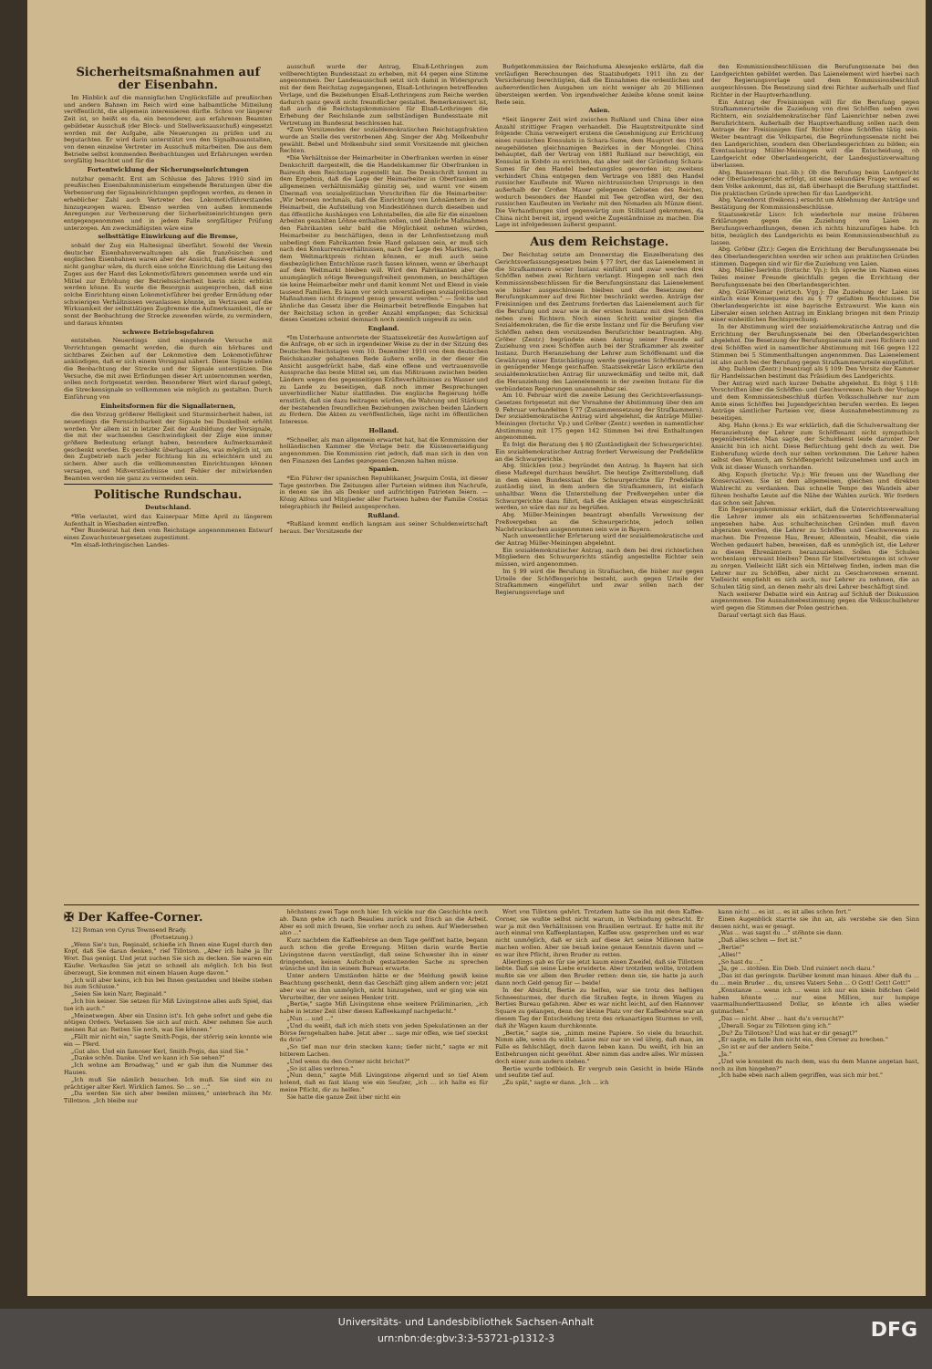Sicherheitsmaßnahmen auf der Eisenbahn.
Im Hinblick auf die mannigfachen Unglücksfälle auf preußischen und andern Bahnen im Reich wird eine halbamtliche Mitteilung veröffentlicht, die allgemein interessieren dürfte. Schon vor längerer Zeit ist, so heißt es da, ein besonderer, aus erfahrenen Beamten gebildeter Ausschuß (der Block- und Stellwerksausschuß) eingesetzt worden mit der Aufgabe, alle Neuerungen zu prüfen und zu begutachten. Er wird darin unterstützt von den Signalbauanstalten, von denen einzelne Vertreter im Ausschuß mitarbeiten. Die aus dem Betriebe selbst kommenden Beobachtungen und Erfahrungen werden sorgfältig beachtet und für die
Fortentwicklung der Sicherungseinrichtungen
nutzbar gemacht. Erst am Schlusse des Jahres 1910 sind im preußischen Eisenbahnministerium eingehende Beratungen über die Verbesserung der Signaleinrichtungen gepflogen worden, zu denen in erheblicher Zahl auch Vertreter des Lokomotivführerstandes hinzugezogen waren. Ebenso werden von außen kommende Anregungen zur Verbesserung der Sicherheitseinrichtungen gern entgegengenommen und in jedem Falle sorgfältiger Prüfung unterzogen. Am zweckmäßigsten wäre eine
selbsttätige Einwirkung auf die Bremse,
sobald der Zug ein Haltesignal überfährt. Sowohl der Verein deutscher Eisenbahnverwaltungen als die französischen und englischen Eisenbahnen waren aber der Ansicht, daß dieser Ausweg nicht gangbar wäre, da durch eine solche Einrichtung die Leitung des Zuges aus der Hand des Lokomotivführers genommen werde und ein Mittel zur Erhöhung der Betriebssicherheit hierin nicht erblickt werden könne. Es wurde die Besorgnis ausgesprochen, daß eine solche Einrichtung einen Lokomotivführer bei großer Ermüdung oder schwierigen Verhältnissen veranlassen könnte, im Vertrauen auf die Wirksamkeit der selbsttätigen Zugbremse die Aufmerksamkeit, die er sonst der Beobachtung der Strecke zuwenden würde, zu vermindern, und daraus könnten
schwere Betriebsgefahren
entstehen. Neuerdings sind eingehende Versuche mit Vorrichtungen gemacht worden, die durch ein hörbares und sichtbares Zeichen auf der Lokomotive dem Lokomotivführer ankündigen, daß er sich einem Vorsignal nähert. Diese Signale sollen die Beobachtung der Strecke und der Signale unterstützen. Die Versuche, die mit zwei Erfindungen dieser Art unternommen werden, sollen noch fortgesetzt werden. Besonderer Wert wird darauf gelegt, die Streckensignale so vollkommen wie möglich zu gestalten. Durch Einführung von
Einheitsformen für die Signallaternen,
die den Vorzug größerer Helligkeit und Sturmsicherheit haben, ist neuerdings die Fernsichtbarkeit der Signale bei Dunkelheit erhöht worden. Vor allem ist in letzter Zeit der Ausbildung der Vorsignale, die mit der wachsenden Geschwindigkeit der Züge eine immer größere Bedeutung erlangt haben, besondere Aufmerksamkeit geschenkt worden. Es geschieht überhaupt alles, was möglich ist, um den Zugbetrieb nach jeder Richtung hin zu erleichtern und zu sichern. Aber auch die vollkommensten Einrichtungen können versagen, und Mißverständnisse und Fehler der mitwirkenden Beamten werden nie ganz zu vermeiden sein.
Politische Rundschau.
Deutschland.
*Wie verlautet, wird das Kaiserpaar Mitte April zu längerem Aufenthalt in Wiesbaden eintreffen.
*Der Bundesrat hat dem vom Reichstage angenommenen Entwurf eines Zuwachssteuergesetzes zugestimmt.
*Im elsaß-lothringischen Landes-
ausschuß wurde der Antrag, Elsaß-Lothringen zum vollberechtigten Bundesstaat zu erheben, mit 44 gegen eine Stimme angenommen. Der Landesausschuß setzt sich damit in Widerspruch mit der dem Reichstag zugegangenen, Elsaß-Lothringen betreffenden Vorlage, und die Beziehungen Elsaß-Lothringens zum Reiche werden dadurch ganz gewiß nicht freundlicher gestaltet. Bemerkenswert ist, daß auch die Reichstagskommission für Elsaß-Lothringen die Erhebung der Reichslande zum selbständigen Bundesstaate mit Vertretung im Bundesrat beschlossen hat.
*Zum Vorsitzenden der sozialdemokratischen Reichstagsfraktion wurde an Stelle des verstorbenen Abg. Singer der Abg. Molkenbuhr gewählt. Bebel und Molkenbuhr sind somit Vorsitzende mit gleichen Rechten.
*Die Verhältnisse der Heimarbeiter in Oberfranken werden in einer Denkschrift dargestellt, die die Handelskammer für Oberfranken in Baireuth dem Reichstage zugestellt hat. Die Denkschrift kommt zu dem Ergebnis, daß die Lage der Heimarbeiter in Oberfranken im allgemeinen verhältnismäßig günstig sei, und warnt vor einem Übermaß von sozialpolitischen Vorschriften für die Heimarbeiter: „Wir betonen nochmals, daß die Einrichtung von Lohnämtern in der Heimarbeit, die Aufstellung von Mindestlöhnen durch dieselben und das öffentliche Aushängen von Lohntabellen, die alle für die einzelnen Arbeiten gezahlten Löhne enthalten sollen, und ähnliche Maßnahmen den Fabrikanten sehr bald die Möglichkeit nehmen würden, Heimarbeiter zu beschäftigen, denn in der Lohnfestsetzung muß unbedingt dem Fabrikanten freie Hand gelassen sein, er muß sich nach den Konkurrenzverhältnissen, nach der Lage des Marktes, nach dem Weltmarktpreis richten können, er muß auch seine diesbezüglichen Entschlüsse rasch fassen können, wenn er überhaupt auf dem Weltmarkt bleiben will. Wird den Fabrikanten aber die unumgänglich nötige Bewegungsfreiheit genommen, so beschäftigen sie keine Heimarbeiter mehr und damit kommt Not und Elend in viele tausend Familien. Es kann vor solch unverständigen sozialpolitischen Maßnahmen nicht dringend genug gewarnt werden." — Solche und ähnliche das Gesetz über die Heimarbeit betreffende Eingaben hat der Reichstag schon in großer Anzahl empfangen; das Schicksal dieses Gesetzes scheint demnach noch ziemlich ungewiß zu sein.
England.
*Im Unterhause antwortete der Staatssekretär des Auswärtigen auf die Anfrage, ob er sich in irgendeiner Weise zu der in der Sitzung des Deutschen Reichstages vom 10. Dezember 1910 von dem deutschen Reichskanzler gehaltenen Rede äußern wolle, in der dieser die Ansicht ausgedrückt habe, daß eine offene und vertrauensvolle Aussprache das beste Mittel sei, um das Mißtrauen zwischen beiden Ländern wegen des gegenseitigen Kräfteverhältnisses zu Wasser und zu Lande zu beseitigen, daß noch immer Besprechungen unverbindlicher Natur stattfinden. Die englische Regierung hoffe ernstlich, daß sie dazu beitragen würden, die Wahrung und Stärkung der bestehenden freundlichen Beziehungen zwischen beiden Ländern zu fördern. Die Akten zu veröffentlichen, läge nicht im öffentlichen Interesse.
Holland.
*Schneller, als man allgemein erwartet hat, hat die Kommission der holländischen Kammer die Vorlage betr. die Küstenverteidigung angenommen. Die Kommission riet jedoch, daß man sich in den von den Finanzen des Landes gezogenen Grenzen halten müsse.
Spanien.
*Ein Führer der spanischen Republikaner, Joaquim Costa, ist dieser Tage gestorben. Die Zeitungen aller Parteien widmen ihm Nachrufe, in denen sie ihn als Denker und aufrichtigen Patrioten feiern. — König Alfons und Mitglieder aller Parteien haben der Familie Costas telegraphisch ihr Beileid ausgesprochen.
Rußland.
*Rußland kommt endlich langsam aus seiner Schuldenwirtschaft heraus. Der Vorsitzende der
Budgetkommission der Reichsduma Alexejenko erklärte, daß die vorläufigen Berechnungen des Staatsbudgets 1911 ihn zu der Versicherung berechtigten, daß die Einnahmen die ordentlichen und außerordentlichen Ausgaben um nicht weniger als 20 Millionen übersteigen werden. Von irgendwelcher Anleihe könne somit keine Rede sein.
Asien.
*Seit längerer Zeit wird zwischen Rußland und China über eine Anzahl strittiger Fragen verhandelt. Die Hauptstreitpunkte sind folgende: China verweigert erstens die Genehmigung zur Errichtung eines russischen Konsulats in Schara-Sume, dem Hauptort des 1905 neugebildeten gleichnamigen Bezirkes in der Mongolei. China behauptet, daß der Vertrag von 1881 Rußland nur berechtigt, ein Konsulat in Kobdo zu errichten, das aber seit der Gründung Schara-Sumes für den Handel bedeutungslos geworden ist; zweitens verhindert China entgegen dem Vertrage von 1881 den Handel russischer Kaufleute mit Waren nichtrussischen Ursprungs in den außerhalb der Großen Mauer gelegenen Gebieten des Reiches, wodurch besonders der Handel mit Tee getroffen wird, der den russischen Kaufleuten im Verkehr mit den Nomaden als Münze dient. Die Verhandlungen sind gegenwärtig zum Stillstand gekommen, da China nicht bereit ist, irgend welche Zugeständnisse zu machen. Die Lage ist infolgedessen äußerst gespannt.
Aus dem Reichstage.
Der Reichstag setzte am Donnerstag die Einzelberatung des Gerichtsverfassungsgesetzes beim § 77 fort, der das Laienelement in die Strafkammern erster Instanz einführt und zwar werden drei Schöffen neben zwei Richtern verlangt. Hingegen soll nach den Kommissionsbeschlüssen für die Berufungsinstanz das Laienelement wie bisher ausgeschlossen bleiben und die Besetzung der Berufungskammer auf drei Richter beschränkt werden. Anträge der Freisinnigen und des Zentrums forderten das Laienelement auch für die Berufung und zwar wie in der ersten Instanz mit drei Schöffen neben zwei Richtern. Noch einen Schritt weiter gingen die Sozialdemokraten, die für die erste Instanz und für die Berufung vier Schöffen neben dem vorsitzenden Berufsrichter beantragten. Abg. Gröber (Zentr.) begründete einen Antrag seiner Freunde auf Zuziehung von zwei Schöffen auch bei der Strafkammer als zweiter Instanz. Durch Heranziehung der Lehrer zum Schöffenamt und die Gewährung einer Entschädigung werde geeignetes Schöffenmaterial in genügender Menge geschaffen. Staatssekretär Lisco erklärte den sozialdemokratischen Antrag für unzweckmäßig und teilte mit, daß die Heranziehung des Laienelements in der zweiten Instanz für die verbündeten Regierungen unannehmbar sei.
Am 10. Februar wird die zweite Lesung des Gerichtsverfassungs-Gesetzes fortgesetzt mit der Vornahme der Abstimmung über den am 9. Februar verhandelten § 77 (Zusammensetzung der Strafkammern). Der sozialdemokratische Antrag wird abgelehnt, die Anträge Müller-Meiningen (fortschr. Vp.) und Gröber (Zentr.) werden in namentlicher Abstimmung mit 175 gegen 142 Stimmen bei drei Enthaltungen angenommen.
Es folgt die Beratung des § 80 (Zuständigkeit der Schwurgerichte). Ein sozialdemokratischer Antrag fordert Verweisung der Preßdelikte an die Schwurgerichte.
Abg. Stücklen (soz.) begründet den Antrag. In Bayern hat sich diese Maßregel durchaus bewährt. Die heutige Zwitterstellung, daß in dem einen Bundesstaat die Schwurgerichte für Preßdelikte zuständig sind, in dem andern die Strafkammern, ist einfach unhaltbar. Wenn die Unterstellung der Preßvergehen unter die Schwurgerichte dazu führt, daß die Anklagen etwas eingeschränkt werden, so wäre das nur zu begrüßen.
Abg. Müller-Meiningen beantragt ebenfalls Verweisung der Preßvergehen an die Schwurgerichte, jedoch sollen Nachdrucksachen ausgenommen sein wie in Bayern.
Nach unwesentlicher Erörterung wird der sozialdemokratische und der Antrag Müller-Meiningen abgelehnt.
Ein sozialdemokratischer Antrag, nach dem bei drei richterlichen Mitgliedern des Schwurgerichts ständig angestellte Richter sein müssen, wird angenommen.
Im § 99 wird die Berufung in Strafsachen, die bisher nur gegen Urteile der Schöffengerichte besteht, auch gegen Urteile der Strafkammern eingeführt und zwar sollen nach der Regierungsvorlage und
den Kommissionsbeschlüssen die Berufungssenate bei den Landgerichten gebildet werden. Das Laienelement wird hierbei nach der Regierungsvorlage und dem Kommissionsbeschluß ausgeschlossen. Die Besetzung sind drei Richter außerhalb und fünf Richter in der Hauptverhandlung.
Ein Antrag der Freisinnigen will für die Berufung gegen Strafkammerurteile die Zuziehung von drei Schöffen neben zwei Richtern, ein sozialdemokratischer fünf Laienrichter neben zwei Berufsrichtern. Außerhalb der Hauptverhandlung sollen nach dem Antrage der Freisinnigen fünf Richter ohne Schöffen tätig sein. Weiter beantragt die Volkspartei, die Begründungssenate nicht bei den Landgerichten, sondern den Oberlandesgerichten zu bilden; ein Eventualantrag Müller-Meiningen will die Entscheidung, ob Landgericht oder Oberlandesgericht, der Landesjustizverwaltung überlassen.
Abg. Bassermann (nat.-lib.): Ob die Berufung beim Landgericht oder Oberlandesgericht erfolgt, ist eine sekundäre Frage; worauf es dem Volke ankommt, das ist, daß überhaupt die Berufung stattfindet. Die praktischen Gründe sprechen für das Landgericht.
Abg. Varenhorst (freikons.) ersucht um Ablehnung der Anträge und Bestätigung der Kommissionsbeschlüsse.
Staatssekretär Lisco: Ich wiederhole nur meine früheren Erklärungen gegen die Zuziehung von Laien zu Berufungsverhandlungen, denen ich nichts hinzuzufügen habe. Ich bitte, bezüglich des Landgerichts es beim Kommissionsbeschluß zu lassen.
Abg. Gröber (Ztr.): Gegen die Errichtung der Berufungssenate bei den Oberlandesgerichten werden wir schon aus praktischen Gründen stimmen. Dagegen sind wir für die Zuziehung von Laien.
Abg. Müller-Iserlohn (fortschr. Vp.): Ich spreche im Namen eines Teiles meiner Freunde gleichfalls gegen die Errichtung der Berufungssenate bei den Oberlandesgerichten.
Abg. Gräf-Weimar (wirtsch. Vgg.): Die Zuziehung der Laien ist einfach eine Konsequenz des zu § 77 gefaßten Beschlusses. Die Oberlandesgerichte ist eine bayrische Extrawurst. Wie kann ein Liberaler einen solchen Antrag im Einklang bringen mit dem Prinzip einer einheitlichen Rechtsprechung.
In der Abstimmung wird der sozialdemokratische Antrag und die Errichtung der Berufungssenate bei den Oberlandesgerichten abgelehnt. Die Besetzung der Berufungssenate mit zwei Richtern und drei Schöffen wird in namentlicher Abstimmung mit 166 gegen 122 Stimmen bei 5 Stimmenthaltungen angenommen. Das Laienelement ist also auch bei der Berufung gegen Strafkammerurteile eingeführt.
Abg. Dahlem (Zentr.) beantragt als § 109: Den Vorsitz der Kammer für Handelssachen bestimmt das Präsidium des Landgerichts.
Der Antrag wird nach kurzer Debatte abgelehnt. Es folgt § 118: Vorschriften über die Schöffen- und Geschworenen. Nach der Vorlage und dem Kommissionsbeschluß dürfen Volksschullehrer nur zum Amte eines Schöffen bei Jugendgerichten berufen werden. Es liegen Anträge sämtlicher Parteien vor, diese Ausnahmebestimmung zu beseitigen.
Abg. Hahn (kons.): Es war erklärlich, daß die Schulverwaltung der Heranziehung der Lehrer zum Schöffenamt nicht sympathisch gegenüberstehe. Man sagte, der Schuldienst leide darunter. Der Ansicht bin ich nicht. Diese Befürchtung geht doch zu weit. Die Einberufung würde doch nur selten vorkommen. Die Lehrer haben selbst den Wunsch, am Schöffengericht teilzunehmen und auch im Volk ist dieser Wunsch vorhanden.
Abg. Kopsch (fortschr. Vp.): Wir freuen uns der Wandlung der Konservativen. Sie ist dem allgemeinen, gleichen und direkten Wahlrecht zu verdanken. Das schnelle Tempo des Wandels aber führen boshafte Leute auf die Nähe der Wahlen zurück. Wir fordern das schon seit Jahren.
Ein Regierungskommissar erklärt, daß die Unterrichtsverwaltung die Lehrer immer als ein schätzenswertes Schöffenmaterial angesehen habe. Aus schultechnischen Gründen muß davon abgeraten werden, die Lehrer zu Schöffen und Geschworenen zu machen. Die Prozesse Hau, Breuer, Allenstein, Moabit, die viele Wochen gedauert haben, beweisen, daß es unmöglich ist, die Lehrer zu diesen Ehrenämtern heranzuziehen. Sollen die Schulen wochenlang verwaist bleiben? Denn für Stellvertretungen ist schwer zu sorgen. Vielleicht läßt sich ein Mittelweg finden, indem man die Lehrer nur zu Schöffen, aber nicht zu Geschworenen ernennt. Vielleicht empfiehlt es sich auch, nur Lehrer zu nehmen, die an Schulen tätig sind, an denen mehr als drei Lehrer beschäftigt sind.
Nach weiterer Debatte wird ein Antrag auf Schluß der Diskussion angenommen. Die Ausnahmebestimmung gegen die Volksschullehrer wird gegen die Stimmen der Polen gestrichen.
Darauf vertagt sich das Haus.
✠ Der Kaffee-Corner.
12] Roman von Cyrus Townsend Brady.
(Fortsetzung.)
„Wenn Sie's tun, Reginald, schieße ich Ihnen eine Kugel durch den Kopf, daß Sie daran denken," rief Tillotson. „Aber ich habe ja Ihr Wort. Das genügt. Und jetzt suchen Sie sich zu decken. Sie waren ein Käufer. Verkaufen Sie jetzt so schnell als möglich. Ich bin fest überzeugt, Sie kommen mit einem blauen Auge davon."
„Ich will aber keins, ich bin bei Ihnen gestanden und bleibe stehen bis zum Schlusse."
„Seien Sie kein Narr, Reginald."
„Ich bin keiner. Sie setzen für Miß Livingstone alles aufs Spiel, das tue ich auch."
„Meinetwegen. Aber ein Unsinn ist's. Ich gehe sofort und gebe die nötigen Orders. Verlassen Sie sich auf mich. Aber nehmen Sie auch meinen Rat an: Retten Sie noch, was Sie können."
„Fällt mir nicht ein," sagte Smith-Pogis, der störrig sein konnte wie ein — Pferd.
„Gut also. Und ein famoser Kerl, Smith-Pogis, das sind Sie."
„Danke schön. Danke. Und wo kann ich Sie sehen?"
„Ich wohne am Broadway," und er gab ihm die Nummer des Hauses.
„Ich muß Sie nämlich besuchen. Ich muß. Sie sind ein zu prächtiger alter Kerl. Wirklich famos. So ... so ..."
„Da werden Sie sich aber beeilen müssen," unterbrach ihn Mr. Tillotson. „Ich bleibe nur
höchstens zwei Tage noch hier. Ich wickle nur die Geschichte noch ab. Dann gehe ich nach Beaulieu zurück und frisch an die Arbeit. Aber es soll mich freuen, Sie vorher noch zu sehen. Auf Wiedersehen also ..."
Kurz nachdem die Kaffeebörse an dem Tage geöffnet hatte, begann auch schon die große Erregung. Mitten darin wurde Bertie Livingstone davon verständigt, daß seine Schwester ihn in einer dringenden, keinen Aufschub gestattenden Sache zu sprechen wünsche und ihn in seinem Bureau erwarte.
Unter andern Umständen hätte er der Meldung gewiß keine Beachtung geschenkt, denn das Geschäft ging allem andern vor; jetzt aber war es ihm unmöglich, nicht hinzugehen, und er ging wie ein Verurteilter, der vor seinen Henker tritt.
„Bertie," sagte Miß Livingstone ohne weitere Präliminarien, „ich habe in letzter Zeit über diesen Kaffeekampf nachgedacht."
„Nun ... und ..."
„Und du weißt, daß ich mich stets von jeden Spekulationen an der Börse ferngehalten habe. Jetzt aber ... sage mir offen, wie tief steckst du drin?"
„So tief man nur drin stecken kann; tiefer nicht," sagte er mit bitterem Lachen.
„Und wenn du den Corner nicht brichst?"
„So ist alles verloren."
„Nun denn," sagte Miß Livingstone zögernd und so tief Atem holend, daß es fast klang wie ein Seufzer, „ich ... ich halte es für meine Pflicht, dir zu helfen."
Sie hatte die ganze Zeit über nicht ein
Wort von Tillotson gehört. Trotzdem hatte sie ihn mit dem Kaffee-Corner, sie wußte selbst nicht warum, in Verbindung gebracht. Er war ja mit den Verhältnissen von Brasilien vertraut. Er hatte mit ihr auch einmal von Kaffeeplantagen, Kaffee usw. gesprochen und es war nicht unmöglich, daß er sich auf diese Art seine Millionen hatte machen wollen. Aber sie besaß keine genaue Kenntnis davon und — es war ihre Pflicht, ihren Bruder zu retten.
Allerdings gab es für sie jetzt kaum einen Zweifel, daß sie Tillotson liebte. Daß sie seine Liebe erwiderte. Aber trotzdem wollte, trotzdem mußte sie vor allem den Bruder retten: denn sie, sie hatte ja auch dann noch Geld genug für — beide!
In der Absicht, Bertie zu helfen, war sie trotz des heftigen Schneesturmes, der durch die Straßen fegte, in ihrem Wagen zu Berties Bureau gefahren. Aber es war nicht leicht, auf den Hannover Square zu gelangen, denn der kleine Platz vor der Kaffeebörse war an diesem Tag der Entscheidung trotz des orkanartigen Sturmes so voll, daß ihr Wagen kaum durchkonnte.
„Bertie," sagte sie, „nimm meine Papiere. So viele du brauchst. Nimm alle, wenn du willst. Lasse mir nur so viel übrig, daß man, im Falle es fehlschlägt, doch davon leben kann. Du weißt, ich bin an Entbehrungen nicht gewöhnt. Aber nimm das andre alles. Wir müssen doch einer zum andern stehen."
Bertie wurde todbleich. Er vergrub sein Gesicht in beide Hände und seufzte tief auf.
„Zu spät," sagte er dann. „Ich ... ich
kann nicht ... es ist ... es ist alles schon fort."
Einen Augenblick starrte sie ihn an, als verstehe sie den Sinn dessen nicht, was er gesagt.
„Was ... was sagst du ..." stöhnte sie dann.
„Daß alles schon — fort ist."
„Bertie!"
„Alles!"
„So hast du ..."
„Ja, ge ... stohlen. Ein Dieb. Und ruiniert noch dazu."
„Das ist das geringste. Darüber kommt man hinaus. Aber daß du ... du ... mein Bruder ... du, unsres Vaters Sohn ... O Gott! Gott! Gott!"
„Konstanze ... wenn ich ... wenn ich nur ein klein bißchen Geld haben könnte ... nur eine Million, nur lumpige vaarmalhunderttausend Dollar, so könnte ich alles wieder gutmachen."
„Das — nicht. Aber ... hast du's versucht?"
„Überall. Sogar zu Tillotson ging ich."
„Du? Zu Tillotson? Und was hat er dir gesagt?"
„Er sagte, es falle ihm nicht ein, den Corner zu brechen."
„So ist er auf der andern Seite."
„Ja."
„Und wie konntest du nach dem, was du dem Manne angetan hast, noch zu ihm hingehen?"
„Ich habe eben nach allem gegriffen, was sich mir bot."
Universitäts- und Landesbibliothek Sachsen-Anhalt
urn:nbn:de:gbv:3:3-53721-p1312-3
DFG